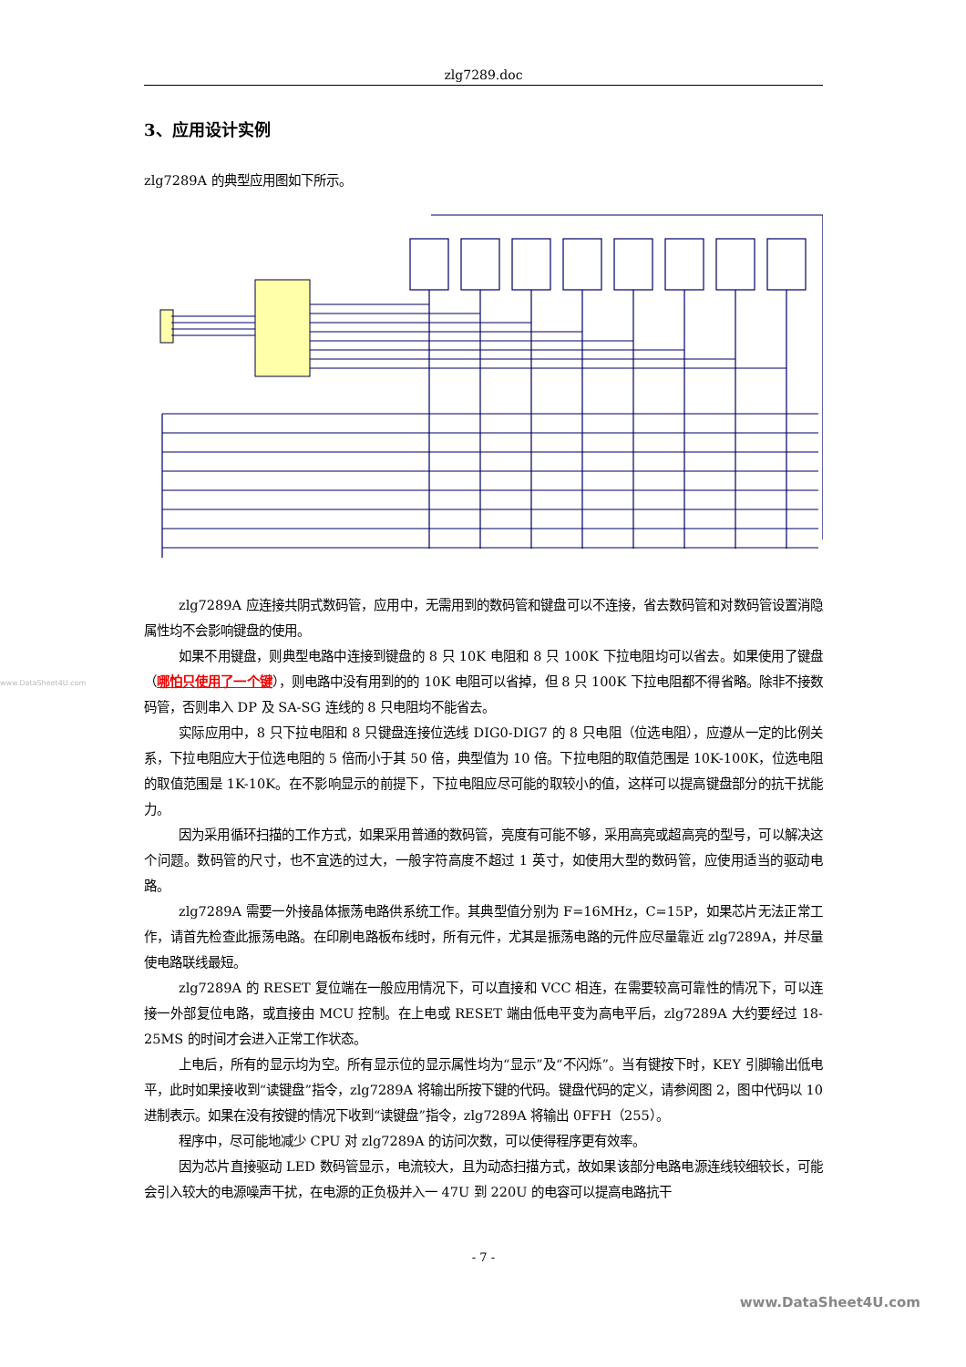www.DataSheet4U.com
zlg7289.doc
3、应用设计实例
zlg7289A 的典型应用图如下所示。
zlg7289A 应连接共阴式数码管，应用中，无需用到的数码管和键盘可以不连接，省去数码管和对数码管设置消隐属性均不会影响键盘的使用。
如果不用键盘，则典型电路中连接到键盘的 8 只 10K 电阻和 8 只 100K 下拉电阻均可以省去。如果使用了键盘（哪怕只使用了一个键），则电路中没有用到的的 10K 电阻可以省掉，但 8 只 100K 下拉电阻都不得省略。除非不接数码管，否则串入 DP 及 SA-SG 连线的 8 只电阻均不能省去。
实际应用中，8 只下拉电阻和 8 只键盘连接位选线 DIG0-DIG7 的 8 只电阻（位选电阻），应遵从一定的比例关系，下拉电阻应大于位选电阻的 5 倍而小于其 50 倍，典型值为 10 倍。下拉电阻的取值范围是 10K-100K，位选电阻的取值范围是 1K-10K。在不影响显示的前提下，下拉电阻应尽可能的取较小的值，这样可以提高键盘部分的抗干扰能力。
因为采用循环扫描的工作方式，如果采用普通的数码管，亮度有可能不够，采用高亮或超高亮的型号，可以解决这个问题。数码管的尺寸，也不宜选的过大，一般字符高度不超过 1 英寸，如使用大型的数码管，应使用适当的驱动电路。
zlg7289A 需要一外接晶体振荡电路供系统工作。其典型值分别为 F=16MHz，C=15P，如果芯片无法正常工作，请首先检查此振荡电路。在印刷电路板布线时，所有元件，尤其是振荡电路的元件应尽量靠近 zlg7289A，并尽量使电路联线最短。
zlg7289A 的 RESET 复位端在一般应用情况下，可以直接和 VCC 相连，在需要较高可靠性的情况下，可以连接一外部复位电路，或直接由 MCU 控制。在上电或 RESET 端由低电平变为高电平后，zlg7289A 大约要经过 18-25MS 的时间才会进入正常工作状态。
上电后，所有的显示均为空。所有显示位的显示属性均为“显示”及“不闪烁”。当有键按下时，KEY 引脚输出低电平，此时如果接收到“读键盘”指令，zlg7289A 将输出所按下键的代码。键盘代码的定义，请参阅图 2，图中代码以 10 进制表示。如果在没有按键的情况下收到“读键盘”指令，zlg7289A 将输出 0FFH（255）。
程序中，尽可能地减少 CPU 对 zlg7289A 的访问次数，可以使得程序更有效率。
因为芯片直接驱动 LED 数码管显示，电流较大，且为动态扫描方式，故如果该部分电路电源连线较细较长，可能会引入较大的电源噪声干扰，在电源的正负极并入一 47U 到 220U 的电容可以提高电路抗干
- 7 -
www.DataSheet4U.com